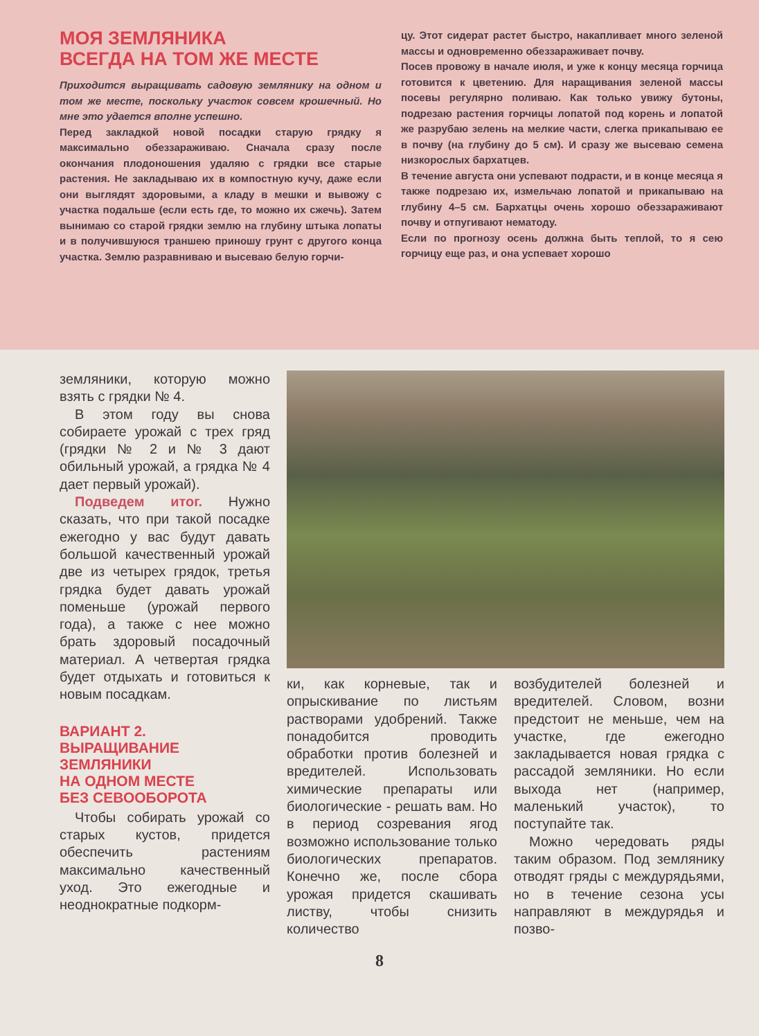МОЯ ЗЕМЛЯНИКА
ВСЕГДА НА ТОМ ЖЕ МЕСТЕ
Приходится выращивать садовую землянику на одном и том же месте, поскольку участок совсем крошечный. Но мне это удается вполне успешно.
Перед закладкой новой посадки старую грядку я максимально обеззараживаю. Сначала сразу после окончания плодоношения удаляю с грядки все старые растения. Не закладываю их в компостную кучу, даже если они выглядят здоровыми, а кладу в мешки и вывожу с участка подальше (если есть где, то можно их сжечь). Затем вынимаю со старой грядки землю на глубину штыка лопаты и в получившуюся траншею приношу грунт с другого конца участка. Землю разравниваю и высеваю белую горчи-
цу. Этот сидерат растет быстро, накапливает много зеленой массы и одновременно обеззараживает почву.
Посев провожу в начале июля, и уже к концу месяца горчица готовится к цветению. Для наращивания зеленой массы посевы регулярно поливаю. Как только увижу бутоны, подрезаю растения горчицы лопатой под корень и лопатой же разрубаю зелень на мелкие части, слегка прикапываю ее в почву (на глубину до 5 см). И сразу же высеваю семена низкорослых бархатцев.
В течение августа они успевают подрасти, и в конце месяца я также подрезаю их, измельчаю лопатой и прикапываю на глубину 4–5 см. Бархатцы очень хорошо обеззараживают почву и отпугивают нематоду.
Если по прогнозу осень должна быть теплой, то я сею горчицу еще раз, и она успевает хорошо
земляники, которую можно взять с грядки № 4.
В этом году вы снова собираете урожай с трех гряд (грядки № 2 и № 3 дают обильный урожай, а грядка № 4 дает первый урожай).
Подведем итог. Нужно сказать, что при такой посадке ежегодно у вас будут давать большой качественный урожай две из четырех грядок, третья грядка будет давать урожай поменьше (урожай первого года), а также с нее можно брать здоровый посадочный материал. А четвертая грядка будет отдыхать и готовиться к новым посадкам.
ВАРИАНТ 2.
ВЫРАЩИВАНИЕ
ЗЕМЛЯНИКИ
НА ОДНОМ МЕСТЕ
БЕЗ СЕВООБОРОТА
Чтобы собирать урожай со старых кустов, придется обеспечить растениям максимально качественный уход. Это ежегодные и неоднократные подкорм-
ки, как корневые, так и опрыскивание по листьям растворами удобрений. Также понадобится проводить обработки против болезней и вредителей. Использовать химические препараты или биологические - решать вам. Но в период созревания ягод возможно использование только биологических препаратов. Конечно же, после сбора урожая придется скашивать листву, чтобы снизить количество
возбудителей болезней и вредителей. Словом, возни предстоит не меньше, чем на участке, где ежегодно закладывается новая грядка с рассадой земляники. Но если выхода нет (например, маленький участок), то поступайте так.
Можно чередовать ряды таким образом. Под землянику отводят гряды с междурядьями, но в течение сезона усы направляют в междурядья и позво-
8